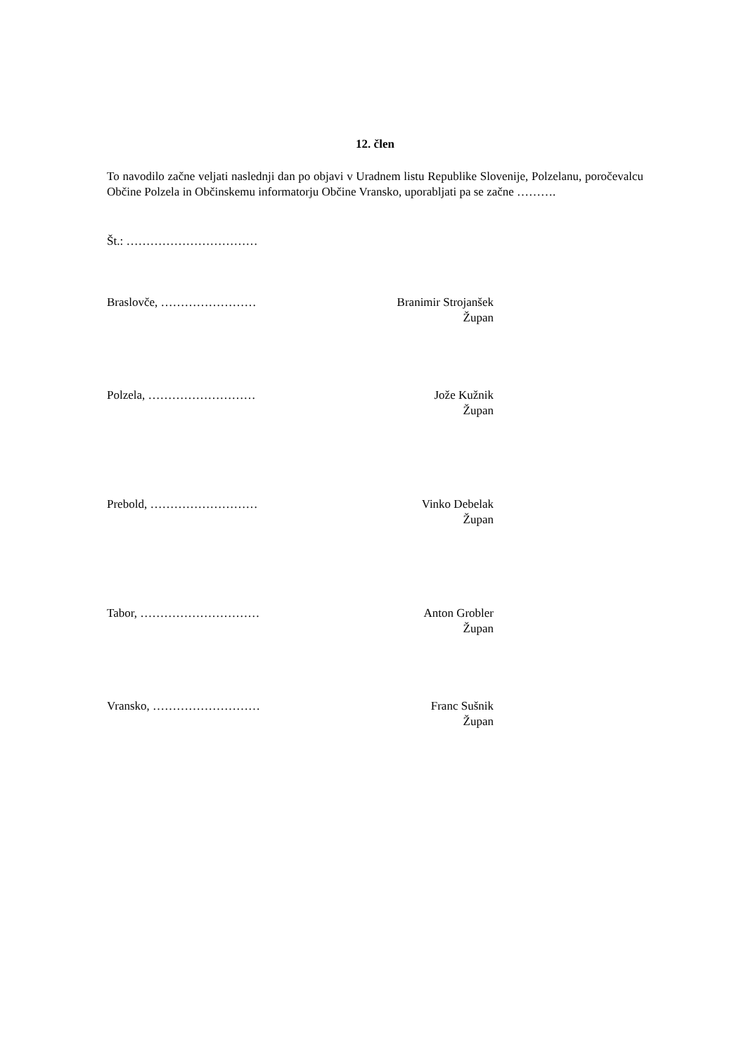12. člen
To navodilo začne veljati naslednji dan po objavi v Uradnem listu Republike Slovenije, Polzelanu, poročevalcu Občine Polzela in Občinskemu informatorju Občine Vransko, uporabljati pa se začne ……….
Št.: ……………………………
Braslovče, …………………… Branimir Strojanšek
Župan
Polzela, ……………………… Jože Kužnik
Župan
Prebold, ……………………… Vinko Debelak
Župan
Tabor, ………………………… Anton Grobler
Župan
Vransko, ……………………… Franc Sušnik
Župan